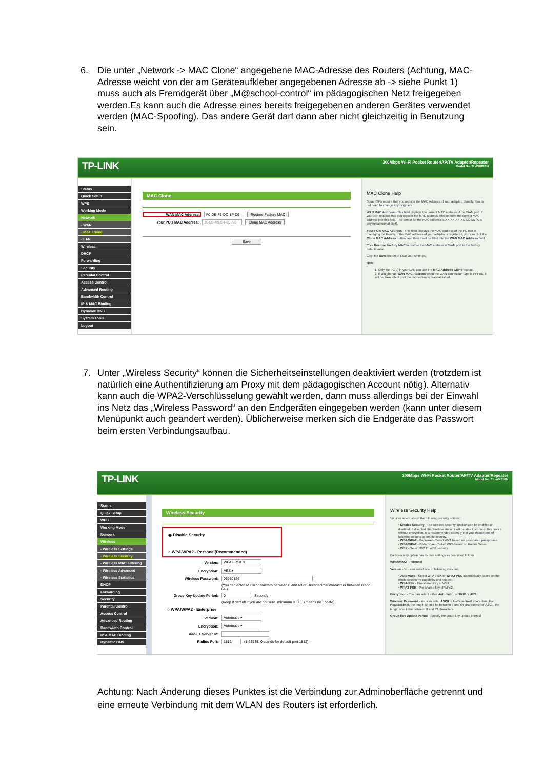6. Die unter „Network -> MAC Clone“ angegebene MAC-Adresse des Routers (Achtung, MAC-Adresse weicht von der am Geräteaufkleber angegebenen Adresse ab -> siehe Punkt 1) muss auch als Fremdgerät über „M@school-control“ im pädagogischen Netz freigegeben werden.Es kann auch die Adresse eines bereits freigegebenen anderen Gerätes verwendet werden (MAC-Spoofing). Das andere Gerät darf dann aber nicht gleichzeitig in Benutzung sein.
TP-LINK
300Mbps Wi-Fi Pocket Router/AP/TV Adapter/Repeater
Model No. TL-WR810N
Status
Quick Setup
WPS
Working Mode
Network
- WAN
- MAC Clone
- LAN
Wireless
DHCP
Forwarding
Security
Parental Control
Access Control
Advanced Routing
Bandwidth Control
IP & MAC Binding
Dynamic DNS
System Tools
Logout
MAC Clone
WAN MAC Address: F0-DE-F1-DC-1F-D9 Restore Factory MAC
Your PC's MAC Address: 10-0B-A9-D4-85-AC Clone MAC Address
Save
MAC Clone Help
Some ISPs require that you register the MAC Address of your adapter. Usually, You do not need to change anything here.
WAN MAC Address - This field displays the current MAC address of the WAN port. If your ISP requires that you register the MAC address, please enter the correct MAC address into this field. The format for the MAC Address is XX-XX-XX-XX-XX-XX (X is any hexadecimal digit).
Your PC's MAC Address - This field displays the MAC address of the PC that is managing the Router. If the MAC address of your adapter is registered, you can click the Clone MAC Address button, and then it will be filled into the WAN MAC Address field.
Click Restore Factory MAC to restore the MAC address of WAN port to the factory default value.
Click the Save button to save your settings.
Note:
1. Only the PC(s) in your LAN can use the MAC Address Clone feature.
2. If you change WAN MAC Address when the WAN connection type is PPPoE, it will not take effect until the connection is re-established.
7. Unter „Wireless Security“ können die Sicherheitseinstellungen deaktiviert werden (trotzdem ist natürlich eine Authentifizierung am Proxy mit dem pädagogischen Account nötig). Alternativ kann auch die WPA2-Verschlüsselung gewählt werden, dann muss allerdings bei der Einwahl ins Netz das „Wireless Password“ an den Endgeräten eingegeben werden (kann unter diesem Menüpunkt auch geändert werden). Üblicherweise merken sich die Endgeräte das Passwort beim ersten Verbindungsaufbau.
TP-LINK
300Mbps Wi-Fi Pocket Router/AP/TV Adapter/Repeater
Model No. TL-WR810N
Status
Quick Setup
WPS
Working Mode
Network
Wireless
- Wireless Settings
- Wireless Security
- Wireless MAC Filtering
- Wireless Advanced
- Wireless Statistics
DHCP
Forwarding
Security
Parental Control
Access Control
Advanced Routing
Bandwidth Control
IP & MAC Binding
Dynamic DNS
Wireless Security
◉ Disable Security
○ WPA/WPA2 - Personal(Recommended)
Version: WPA2-PSK ▾
Encryption: AES ▾
Wireless Password: 05950126
(You can enter ASCII characters between 8 and 63 or Hexadecimal characters between 8 and 64.)
Group Key Update Period: 0 Seconds
(Keep it default if you are not sure, minimum is 30, 0 means no update)
○ WPA/WPA2 - Enterprise
Version: Automatic ▾
Encryption: Automatic ▾
Radius Server IP:
Radius Port: 1812 (1-65535, 0 stands for default port 1812)
Wireless Security Help
You can select one of the following security options:
• Disable Security - The wireless security function can be enabled or disabled. If disabled, the wireless stations will be able to connect this device without encryption. It is recommended strongly that you choose one of following options to enable security.
• WPA/WPA2 - Personal - Select WPA based on pre-shared passphrase.
• WPA/WPA2 - Enterprise - Select WPA based on Radius Server.
• WEP - Select 802.11 WEP security.
Each security option has its own settings as described follows.
WPA/WPA2 - Personal
Version - You can select one of following versions,
• Automatic - Select WPA-PSK or WPA2-PSK automatically based on the wireless station's capability and request.
• WPA-PSK - Pre-shared key of WPA.
• WPA2-PSK - Pre-shared key of WPA2.
Encryption - You can select either Automatic, or TKIP or AES.
Wireless Password - You can enter ASCII or Hexadecimal characters. For Hexadecimal, the length should be between 8 and 64 characters; for ASCII, the length should be between 8 and 63 characters.
Group Key Update Period - Specify the group key update interval
Achtung: Nach Änderung dieses Punktes ist die Verbindung zur Adminoberfläche getrennt und eine erneute Verbindung mit dem WLAN des Routers ist erforderlich.